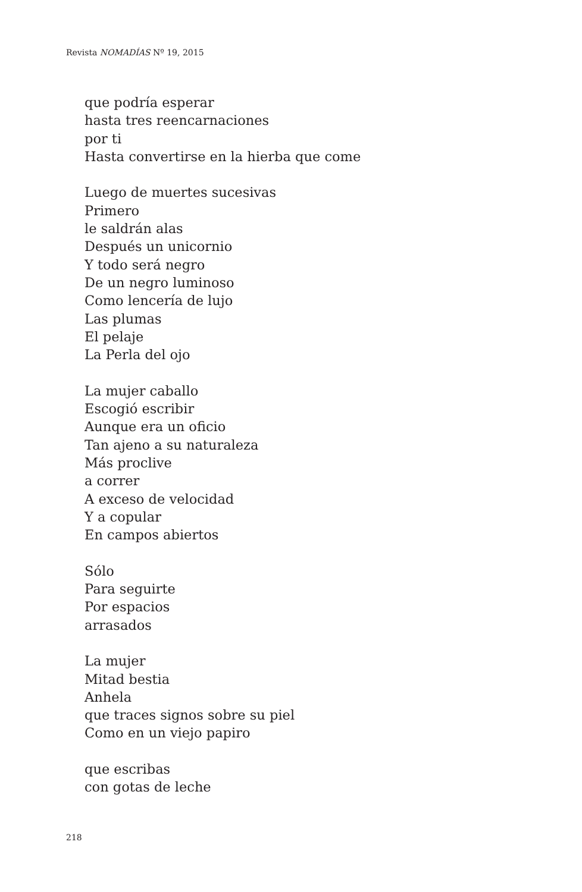Revista NOMADÍAS Nº 19, 2015
que podría esperar
hasta tres reencarnaciones
por ti
Hasta convertirse en la hierba que come
Luego de muertes sucesivas
Primero
le saldrán alas
Después un unicornio
Y todo será negro
De un negro luminoso
Como lencería de lujo
Las plumas
El pelaje
La Perla del ojo
La mujer caballo
Escogió escribir
Aunque era un oficio
Tan ajeno a su naturaleza
Más proclive
a correr
A exceso de velocidad
Y a copular
En campos abiertos
Sólo
Para seguirte
Por espacios
arrasados
La mujer
Mitad bestia
Anhela
que traces signos sobre su piel
Como en un viejo papiro
que escribas
con gotas de leche
218